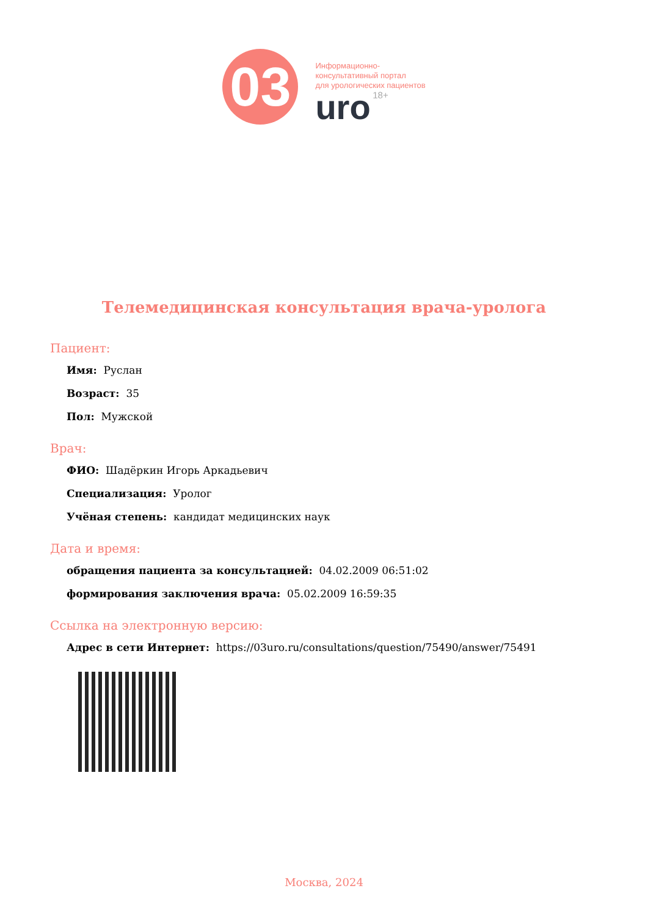03
Информационно-
консультативный портал
для урологических пациентов
uro 18+
Телемедицинская консультация врача-уролога
Пациент:
Имя: Руслан
Возраст: 35
Пол: Мужской
Врач:
ФИО: Шадёркин Игорь Аркадьевич
Специализация: Уролог
Учёная степень: кандидат медицинских наук
Дата и время:
обращения пациента за консультацией: 04.02.2009 06:51:02
формирования заключения врача: 05.02.2009 16:59:35
Ссылка на электронную версию:
Адрес в сети Интернет: https://03uro.ru/consultations/question/75490/answer/75491
Москва, 2024